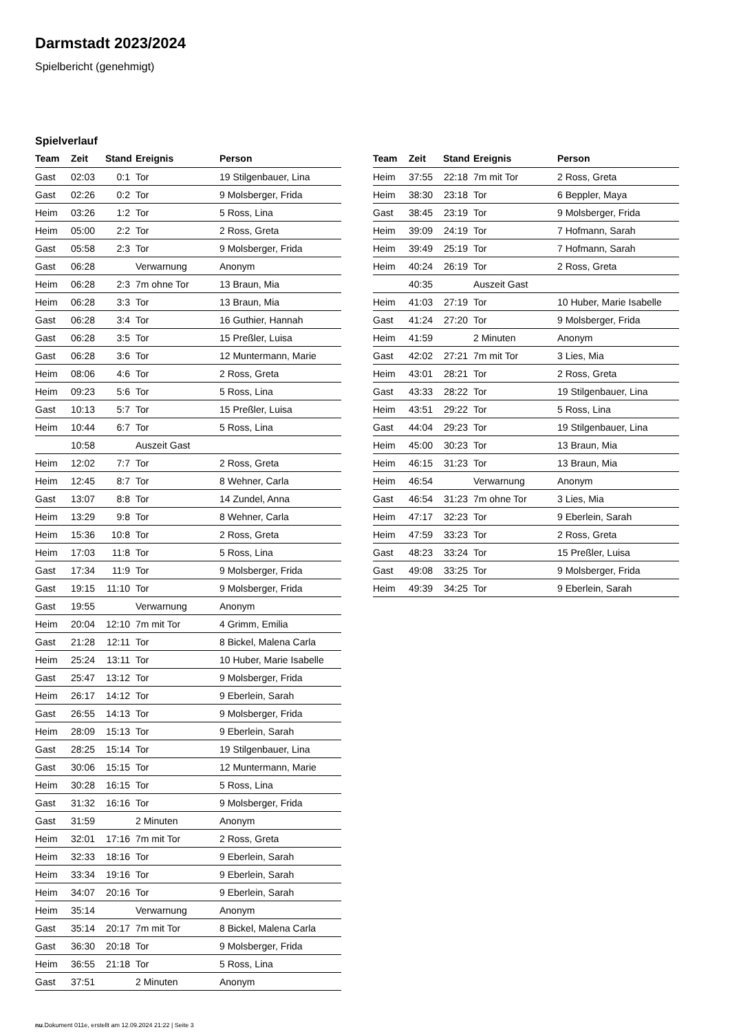Darmstadt 2023/2024
Spielbericht (genehmigt)
Spielverlauf
| Team | Zeit | Stand | Ereignis | Person |
| --- | --- | --- | --- | --- |
| Gast | 02:03 | 0:1 | Tor | 19 Stilgenbauer, Lina |
| Gast | 02:26 | 0:2 | Tor | 9 Molsberger, Frida |
| Heim | 03:26 | 1:2 | Tor | 5 Ross, Lina |
| Heim | 05:00 | 2:2 | Tor | 2 Ross, Greta |
| Gast | 05:58 | 2:3 | Tor | 9 Molsberger, Frida |
| Gast | 06:28 | | Verwarnung | Anonym |
| Heim | 06:28 | 2:3 | 7m ohne Tor | 13 Braun, Mia |
| Heim | 06:28 | 3:3 | Tor | 13 Braun, Mia |
| Gast | 06:28 | 3:4 | Tor | 16 Guthier, Hannah |
| Gast | 06:28 | 3:5 | Tor | 15 Preßler, Luisa |
| Gast | 06:28 | 3:6 | Tor | 12 Muntermann, Marie |
| Heim | 08:06 | 4:6 | Tor | 2 Ross, Greta |
| Heim | 09:23 | 5:6 | Tor | 5 Ross, Lina |
| Gast | 10:13 | 5:7 | Tor | 15 Preßler, Luisa |
| Heim | 10:44 | 6:7 | Tor | 5 Ross, Lina |
| | 10:58 | | Auszeit Gast | |
| Heim | 12:02 | 7:7 | Tor | 2 Ross, Greta |
| Heim | 12:45 | 8:7 | Tor | 8 Wehner, Carla |
| Gast | 13:07 | 8:8 | Tor | 14 Zundel, Anna |
| Heim | 13:29 | 9:8 | Tor | 8 Wehner, Carla |
| Heim | 15:36 | 10:8 | Tor | 2 Ross, Greta |
| Heim | 17:03 | 11:8 | Tor | 5 Ross, Lina |
| Gast | 17:34 | 11:9 | Tor | 9 Molsberger, Frida |
| Gast | 19:15 | 11:10 | Tor | 9 Molsberger, Frida |
| Gast | 19:55 | | Verwarnung | Anonym |
| Heim | 20:04 | 12:10 | 7m mit Tor | 4 Grimm, Emilia |
| Gast | 21:28 | 12:11 | Tor | 8 Bickel, Malena Carla |
| Heim | 25:24 | 13:11 | Tor | 10 Huber, Marie Isabelle |
| Gast | 25:47 | 13:12 | Tor | 9 Molsberger, Frida |
| Heim | 26:17 | 14:12 | Tor | 9 Eberlein, Sarah |
| Gast | 26:55 | 14:13 | Tor | 9 Molsberger, Frida |
| Heim | 28:09 | 15:13 | Tor | 9 Eberlein, Sarah |
| Gast | 28:25 | 15:14 | Tor | 19 Stilgenbauer, Lina |
| Gast | 30:06 | 15:15 | Tor | 12 Muntermann, Marie |
| Heim | 30:28 | 16:15 | Tor | 5 Ross, Lina |
| Gast | 31:32 | 16:16 | Tor | 9 Molsberger, Frida |
| Gast | 31:59 | | 2 Minuten | Anonym |
| Heim | 32:01 | 17:16 | 7m mit Tor | 2 Ross, Greta |
| Heim | 32:33 | 18:16 | Tor | 9 Eberlein, Sarah |
| Heim | 33:34 | 19:16 | Tor | 9 Eberlein, Sarah |
| Heim | 34:07 | 20:16 | Tor | 9 Eberlein, Sarah |
| Heim | 35:14 | | Verwarnung | Anonym |
| Gast | 35:14 | 20:17 | 7m mit Tor | 8 Bickel, Malena Carla |
| Gast | 36:30 | 20:18 | Tor | 9 Molsberger, Frida |
| Heim | 36:55 | 21:18 | Tor | 5 Ross, Lina |
| Gast | 37:51 | | 2 Minuten | Anonym |
| Team | Zeit | Stand | Ereignis | Person |
| --- | --- | --- | --- | --- |
| Heim | 37:55 | 22:18 | 7m mit Tor | 2 Ross, Greta |
| Heim | 38:30 | 23:18 | Tor | 6 Beppler, Maya |
| Gast | 38:45 | 23:19 | Tor | 9 Molsberger, Frida |
| Heim | 39:09 | 24:19 | Tor | 7 Hofmann, Sarah |
| Heim | 39:49 | 25:19 | Tor | 7 Hofmann, Sarah |
| Heim | 40:24 | 26:19 | Tor | 2 Ross, Greta |
| | 40:35 | | Auszeit Gast | |
| Heim | 41:03 | 27:19 | Tor | 10 Huber, Marie Isabelle |
| Gast | 41:24 | 27:20 | Tor | 9 Molsberger, Frida |
| Heim | 41:59 | | 2 Minuten | Anonym |
| Gast | 42:02 | 27:21 | 7m mit Tor | 3 Lies, Mia |
| Heim | 43:01 | 28:21 | Tor | 2 Ross, Greta |
| Gast | 43:33 | 28:22 | Tor | 19 Stilgenbauer, Lina |
| Heim | 43:51 | 29:22 | Tor | 5 Ross, Lina |
| Gast | 44:04 | 29:23 | Tor | 19 Stilgenbauer, Lina |
| Heim | 45:00 | 30:23 | Tor | 13 Braun, Mia |
| Heim | 46:15 | 31:23 | Tor | 13 Braun, Mia |
| Heim | 46:54 | | Verwarnung | Anonym |
| Gast | 46:54 | 31:23 | 7m ohne Tor | 3 Lies, Mia |
| Heim | 47:17 | 32:23 | Tor | 9 Eberlein, Sarah |
| Heim | 47:59 | 33:23 | Tor | 2 Ross, Greta |
| Gast | 48:23 | 33:24 | Tor | 15 Preßler, Luisa |
| Gast | 49:08 | 33:25 | Tor | 9 Molsberger, Frida |
| Heim | 49:39 | 34:25 | Tor | 9 Eberlein, Sarah |
nu.Dokument 011e, erstellt am 12.09.2024 21:22 | Seite 3